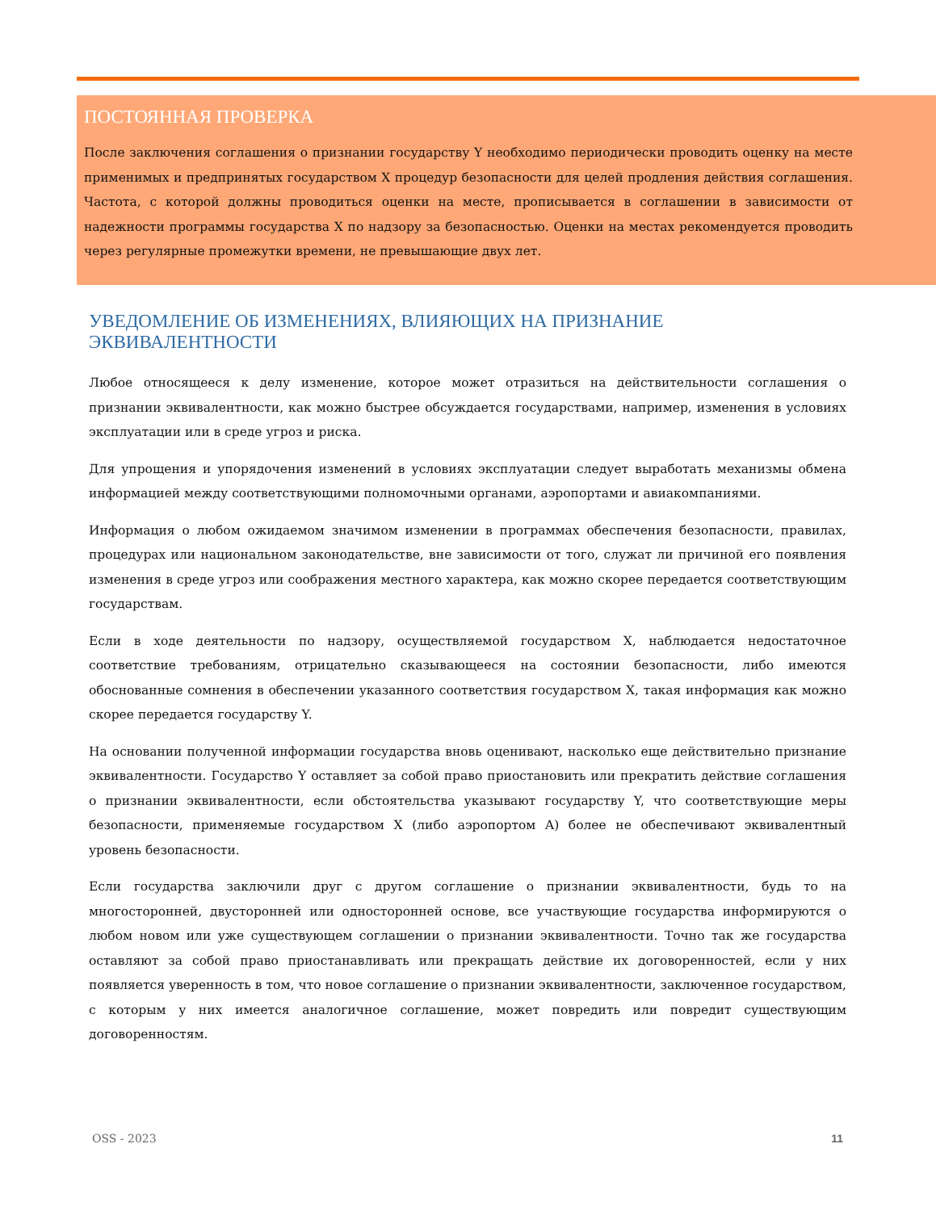ПОСТОЯННАЯ ПРОВЕРКА
После заключения соглашения о признании государству Y необходимо периодически проводить оценку на месте применимых и предпринятых государством X процедур безопасности для целей продления действия соглашения. Частота, с которой должны проводиться оценки на месте, прописывается в соглашении в зависимости от надежности программы государства X по надзору за безопасностью. Оценки на местах рекомендуется проводить через регулярные промежутки времени, не превышающие двух лет.
УВЕДОМЛЕНИЕ ОБ ИЗМЕНЕНИЯХ, ВЛИЯЮЩИХ НА ПРИЗНАНИЕ ЭКВИВАЛЕНТНОСТИ
Любое относящееся к делу изменение, которое может отразиться на действительности соглашения о признании эквивалентности, как можно быстрее обсуждается государствами, например, изменения в условиях эксплуатации или в среде угроз и риска.
Для упрощения и упорядочения изменений в условиях эксплуатации следует выработать механизмы обмена информацией между соответствующими полномочными органами, аэропортами и авиакомпаниями.
Информация о любом ожидаемом значимом изменении в программах обеспечения безопасности, правилах, процедурах или национальном законодательстве, вне зависимости от того, служат ли причиной его появления изменения в среде угроз или соображения местного характера, как можно скорее передается соответствующим государствам.
Если в ходе деятельности по надзору, осуществляемой государством X, наблюдается недостаточное соответствие требованиям, отрицательно сказывающееся на состоянии безопасности, либо имеются обоснованные сомнения в обеспечении указанного соответствия государством X, такая информация как можно скорее передается государству Y.
На основании полученной информации государства вновь оценивают, насколько еще действительно признание эквивалентности. Государство Y оставляет за собой право приостановить или прекратить действие соглашения о признании эквивалентности, если обстоятельства указывают государству Y, что соответствующие меры безопасности, применяемые государством X (либо аэропортом A) более не обеспечивают эквивалентный уровень безопасности.
Если государства заключили друг с другом соглашение о признании эквивалентности, будь то на многосторонней, двусторонней или односторонней основе, все участвующие государства информируются о любом новом или уже существующем соглашении о признании эквивалентности. Точно так же государства оставляют за собой право приостанавливать или прекращать действие их договоренностей, если у них появляется уверенность в том, что новое соглашение о признании эквивалентности, заключенное государством, с которым у них имеется аналогичное соглашение, может повредить или повредит существующим договоренностям.
OSS - 2023 11